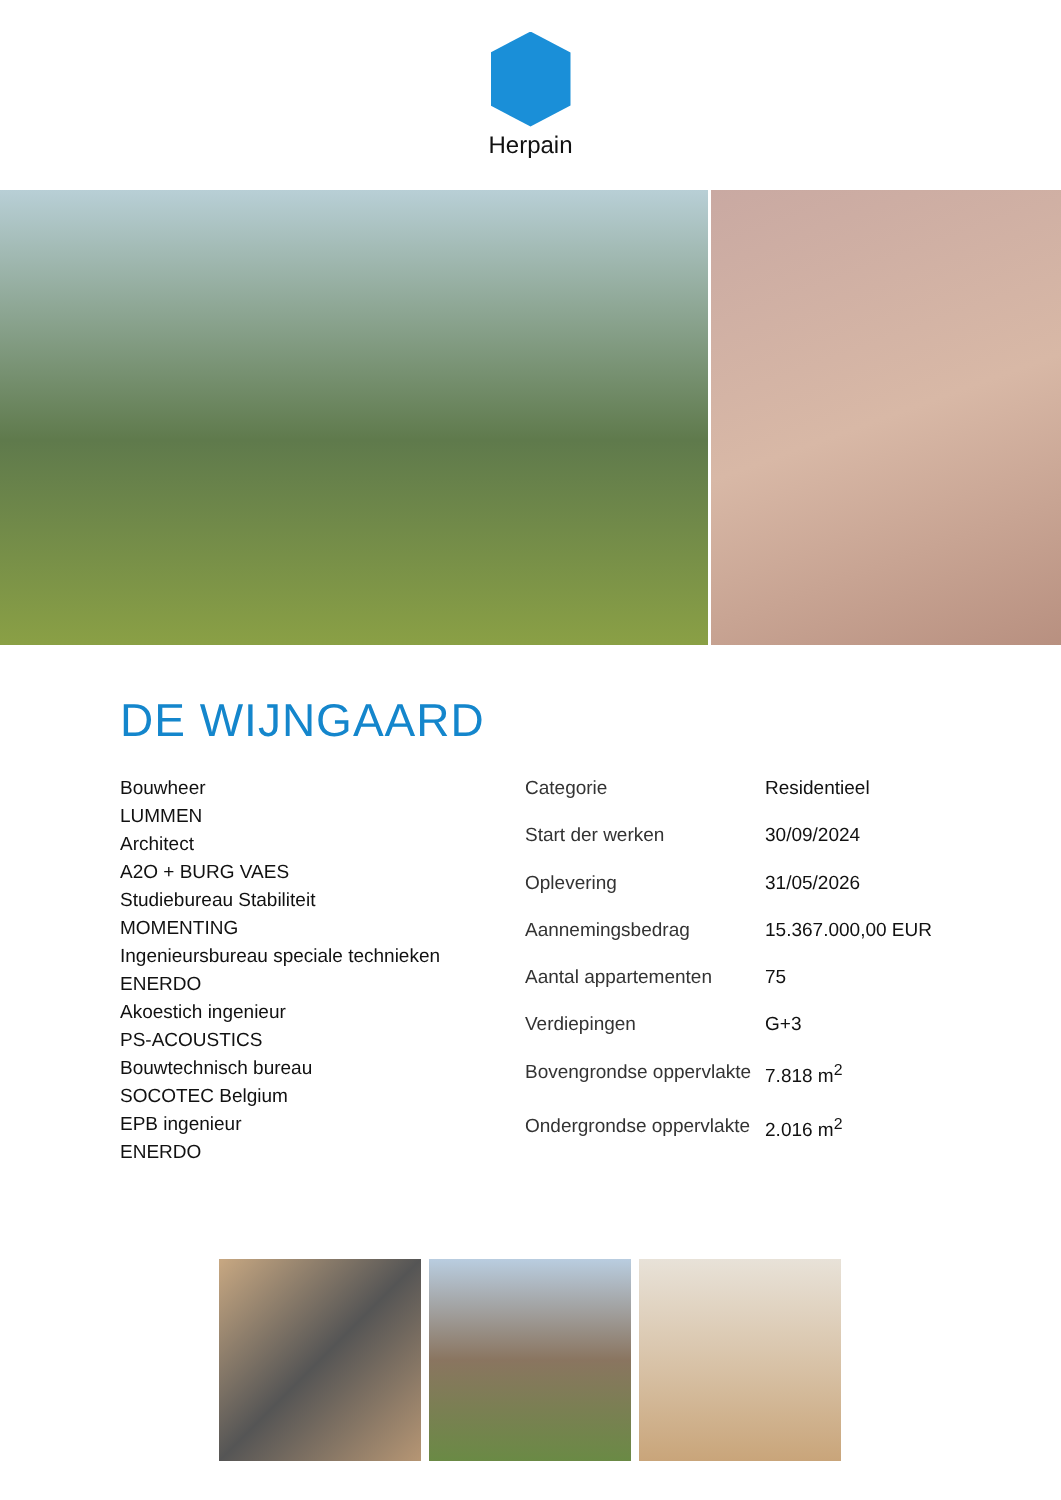Herpain
DE WIJNGAARD
Bouwheer
LUMMEN
Architect
A2O + BURG VAES
Studiebureau Stabiliteit
MOMENTING
Ingenieursbureau speciale technieken
ENERDO
Akoestich ingenieur
PS-ACOUSTICS
Bouwtechnisch bureau
SOCOTEC Belgium
EPB ingenieur
ENERDO
| Categorie | Residentieel |
| Start der werken | 30/09/2024 |
| Oplevering | 31/05/2026 |
| Aannemingsbedrag | 15.367.000,00 EUR |
| Aantal appartementen | 75 |
| Verdiepingen | G+3 |
| Bovengrondse oppervlakte | 7.818 m<sup>2</sup> |
| Ondergrondse oppervlakte | 2.016 m<sup>2</sup> |